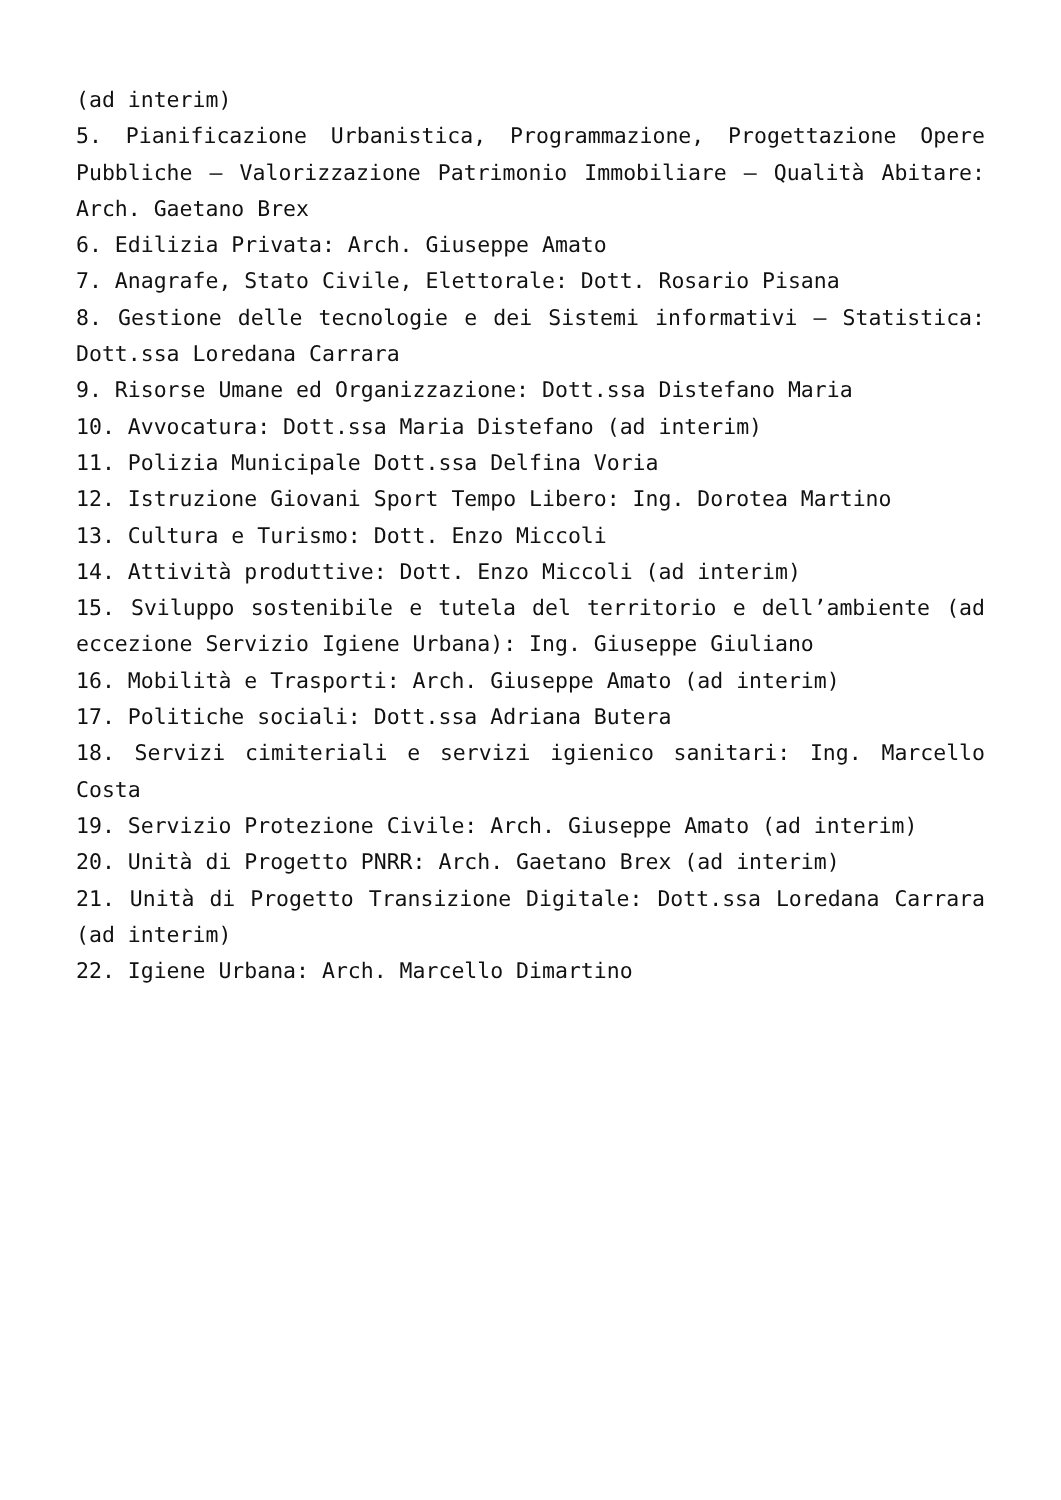(ad interim)
5. Pianificazione Urbanistica, Programmazione, Progettazione Opere Pubbliche – Valorizzazione Patrimonio Immobiliare – Qualità Abitare: Arch. Gaetano Brex
6. Edilizia Privata: Arch. Giuseppe Amato
7. Anagrafe, Stato Civile, Elettorale: Dott. Rosario Pisana
8. Gestione delle tecnologie e dei Sistemi informativi – Statistica: Dott.ssa Loredana Carrara
9. Risorse Umane ed Organizzazione: Dott.ssa Distefano Maria
10. Avvocatura: Dott.ssa Maria Distefano (ad interim)
11. Polizia Municipale Dott.ssa Delfina Voria
12. Istruzione Giovani Sport Tempo Libero: Ing. Dorotea Martino
13. Cultura e Turismo: Dott. Enzo Miccoli
14. Attività produttive: Dott. Enzo Miccoli (ad interim)
15. Sviluppo sostenibile e tutela del territorio e dell’ambiente (ad eccezione Servizio Igiene Urbana): Ing. Giuseppe Giuliano
16. Mobilità e Trasporti: Arch. Giuseppe Amato (ad interim)
17. Politiche sociali: Dott.ssa Adriana Butera
18. Servizi cimiteriali e servizi igienico sanitari: Ing. Marcello Costa
19. Servizio Protezione Civile: Arch. Giuseppe Amato (ad interim)
20. Unità di Progetto PNRR: Arch. Gaetano Brex (ad interim)
21. Unità di Progetto Transizione Digitale: Dott.ssa Loredana Carrara (ad interim)
22. Igiene Urbana: Arch. Marcello Dimartino